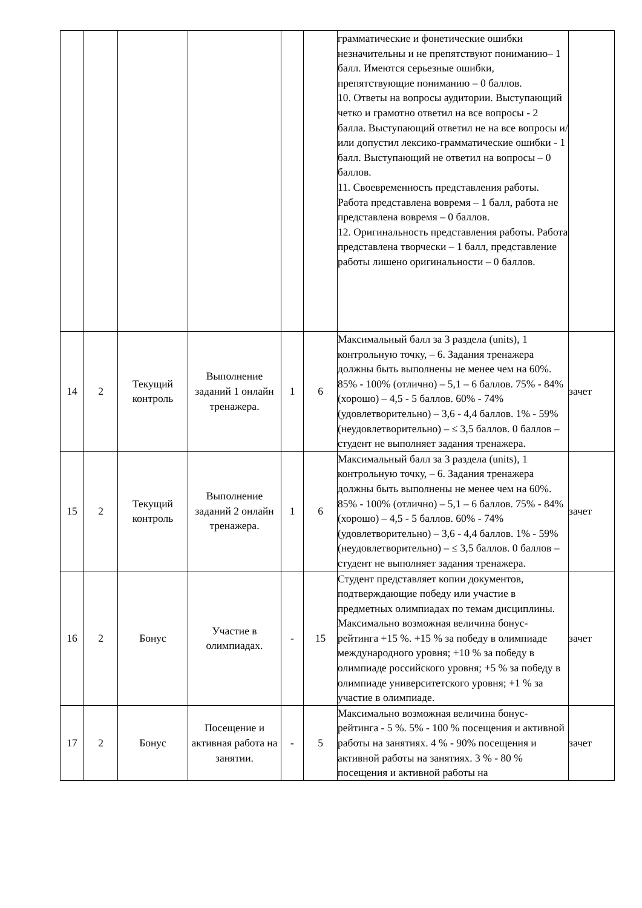| | | | | | | грамматические и фонетические ошибки незначительны и не препятствуют пониманию– 1 балл. Имеются серьезные ошибки, препятствующие пониманию – 0 баллов. 10. Ответы на вопросы аудитории. Выступающий четко и грамотно ответил на все вопросы - 2 балла. Выступающий ответил не на все вопросы и/или допустил лексико-грамматические ошибки - 1 балл. Выступающий не ответил на вопросы – 0 баллов. 11. Своевременность представления работы. Работа представлена вовремя – 1 балл, работа не представлена вовремя – 0 баллов. 12. Оригинальность представления работы. Работа представлена творчески – 1 балл, представление работы лишено оригинальности – 0 баллов. | |
| 14 | 2 | Текущий контроль | Выполнение заданий 1 онлайн тренажера. | 1 | 6 | Максимальный балл за 3 раздела (units), 1 контрольную точку, – 6. Задания тренажера должны быть выполнены не менее чем на 60%. 85% - 100% (отлично) – 5,1 – 6 баллов. 75% - 84% (хорошо) – 4,5 - 5 баллов. 60% - 74% (удовлетворительно) – 3,6 - 4,4 баллов. 1% - 59% (неудовлетворительно) – ≤ 3,5 баллов. 0 баллов – студент не выполняет задания тренажера. | зачет |
| 15 | 2 | Текущий контроль | Выполнение заданий 2 онлайн тренажера. | 1 | 6 | Максимальный балл за 3 раздела (units), 1 контрольную точку, – 6. Задания тренажера должны быть выполнены не менее чем на 60%. 85% - 100% (отлично) – 5,1 – 6 баллов. 75% - 84% (хорошо) – 4,5 - 5 баллов. 60% - 74% (удовлетворительно) – 3,6 - 4,4 баллов. 1% - 59% (неудовлетворительно) – ≤ 3,5 баллов. 0 баллов – студент не выполняет задания тренажера. | зачет |
| 16 | 2 | Бонус | Участие в олимпиадах. | - | 15 | Студент представляет копии документов, подтверждающие победу или участие в предметных олимпиадах по темам дисциплины. Максимально возможная величина бонус-рейтинга +15 %. +15 % за победу в олимпиаде международного уровня; +10 % за победу в олимпиаде российского уровня; +5 % за победу в олимпиаде университетского уровня; +1 % за участие в олимпиаде. | зачет |
| 17 | 2 | Бонус | Посещение и активная работа на занятии. | - | 5 | Максимально возможная величина бонус-рейтинга - 5 %. 5% - 100 % посещения и активной работы на занятиях. 4 % - 90% посещения и активной работы на занятиях. 3 % - 80 % посещения и активной работы на | зачет |